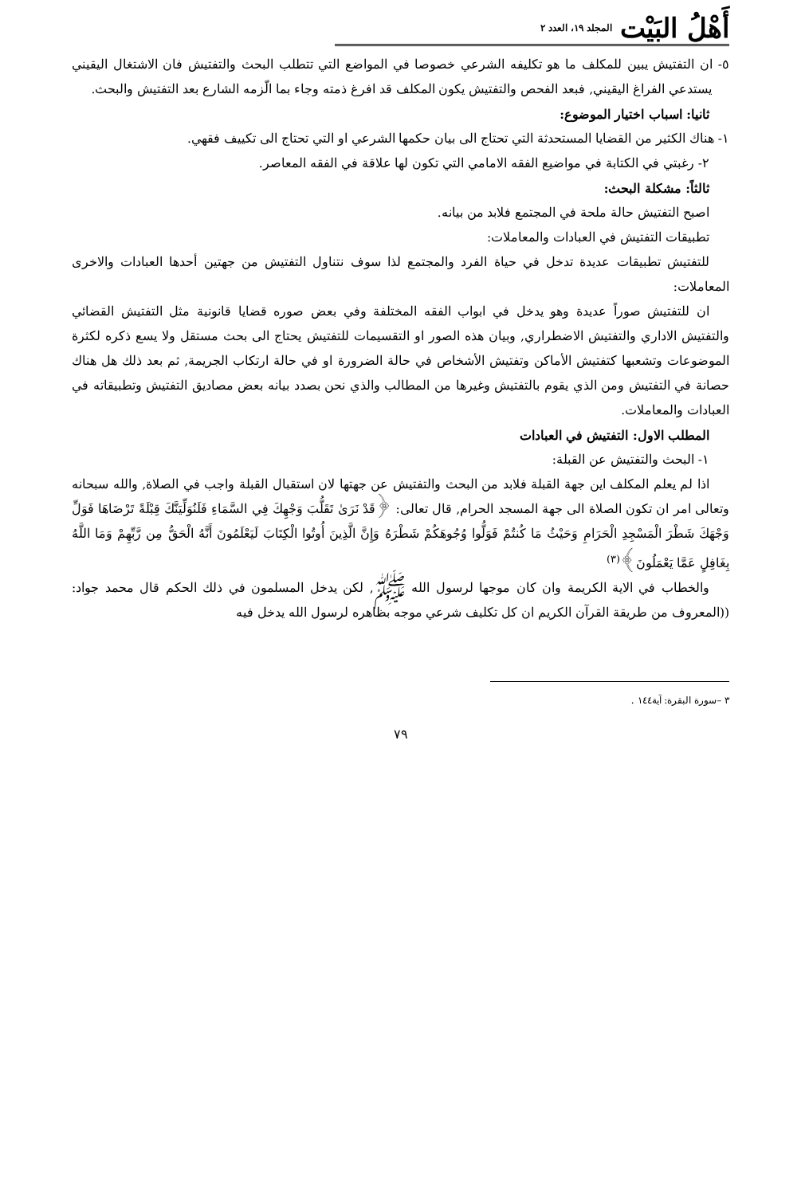أَهْلُ البَيْت المجلد ١٩، العدد ٢
٥- ان التفتيش يبين للمكلف ما هو تكليفه الشرعي خصوصا في المواضع التي تتطلب البحث والتفتيش فان الاشتغال اليقيني يستدعي الفراغ اليقيني, فبعد الفحص والتفتيش يكون المكلف قد افرغ ذمته وجاء بما الّزمه الشارع بعد التفتيش والبحث.
ثانيا: اسباب اختيار الموضوع:
١- هناك الكثير من القضايا المستحدثة التي تحتاج الى بيان حكمها الشرعي او التي تحتاج الى تكييف فقهي.
٢- رغبتي في الكتابة في مواضيع الفقه الامامي التي تكون لها علاقة في الفقه المعاصر.
ثالثاً: مشكلة البحث:
اصبح التفتيش حالة ملحة في المجتمع فلابد من بيانه.
تطبيقات التفتيش في العبادات والمعاملات:
للتفتيش تطبيقات عديدة تدخل في حياة الفرد والمجتمع لذا سوف نتناول التفتيش من جهتين أحدها العبادات والاخرى المعاملات:
ان للتفتيش صوراً عديدة وهو يدخل في ابواب الفقه المختلفة وفي بعض صوره قضايا قانونية مثل التفتيش القضائي والتفتيش الاداري والتفتيش الاضطراري, وبيان هذه الصور او التقسيمات للتفتيش يحتاج الى بحث مستقل ولا يسع ذكره لكثرة الموضوعات وتشعبها كتفتيش الأماكن وتفتيش الأشخاص في حالة الضرورة او في حالة ارتكاب الجريمة, ثم بعد ذلك هل هناك حصانة في التفتيش ومن الذي يقوم بالتفتيش وغيرها من المطالب والذي نحن بصدد بيانه بعض مصاديق التفتيش وتطبيقاته في العبادات والمعاملات.
المطلب الاول: التفتيش في العبادات
١- البحث والتفتيش عن القبلة:
اذا لم يعلم المكلف اين جهة القبلة فلابد من البحث والتفتيش عن جهتها لان استقبال القبلة واجب في الصلاة, والله سبحانه وتعالى امر ان تكون الصلاة الى جهة المسجد الحرام, قال تعالى: ﴿قَدْ نَرَىٰ تَقَلُّبَ وَجْهِكَ فِي السَّمَاءِ فَلَنُوَلِّيَنَّكَ قِبْلَةً تَرْضَاهَا فَوَلِّ وَجْهَكَ شَطْرَ الْمَسْجِدِ الْحَرَامِ وَحَيْثُ مَا كُنتُمْ فَوَلُّوا وُجُوهَكُمْ شَطْرَهُ وَإِنَّ الَّذِينَ أُوتُوا الْكِتَابَ لَيَعْلَمُونَ أَنَّهُ الْحَقُّ مِن رَّبِّهِمْ وَمَا اللَّهُ بِغَافِلٍ عَمَّا يَعْمَلُونَ﴾<sup>(٣)</sup>
والخطاب في الاية الكريمة وان كان موجها لرسول الله ﷺ, لكن يدخل المسلمون في ذلك الحكم قال محمد جواد: ((المعروف من طريقة القرآن الكريم ان كل تكليف شرعي موجه بظاهره لرسول الله يدخل فيه
٣ –سورة البقرة: آية١٤٤ .
٧٩